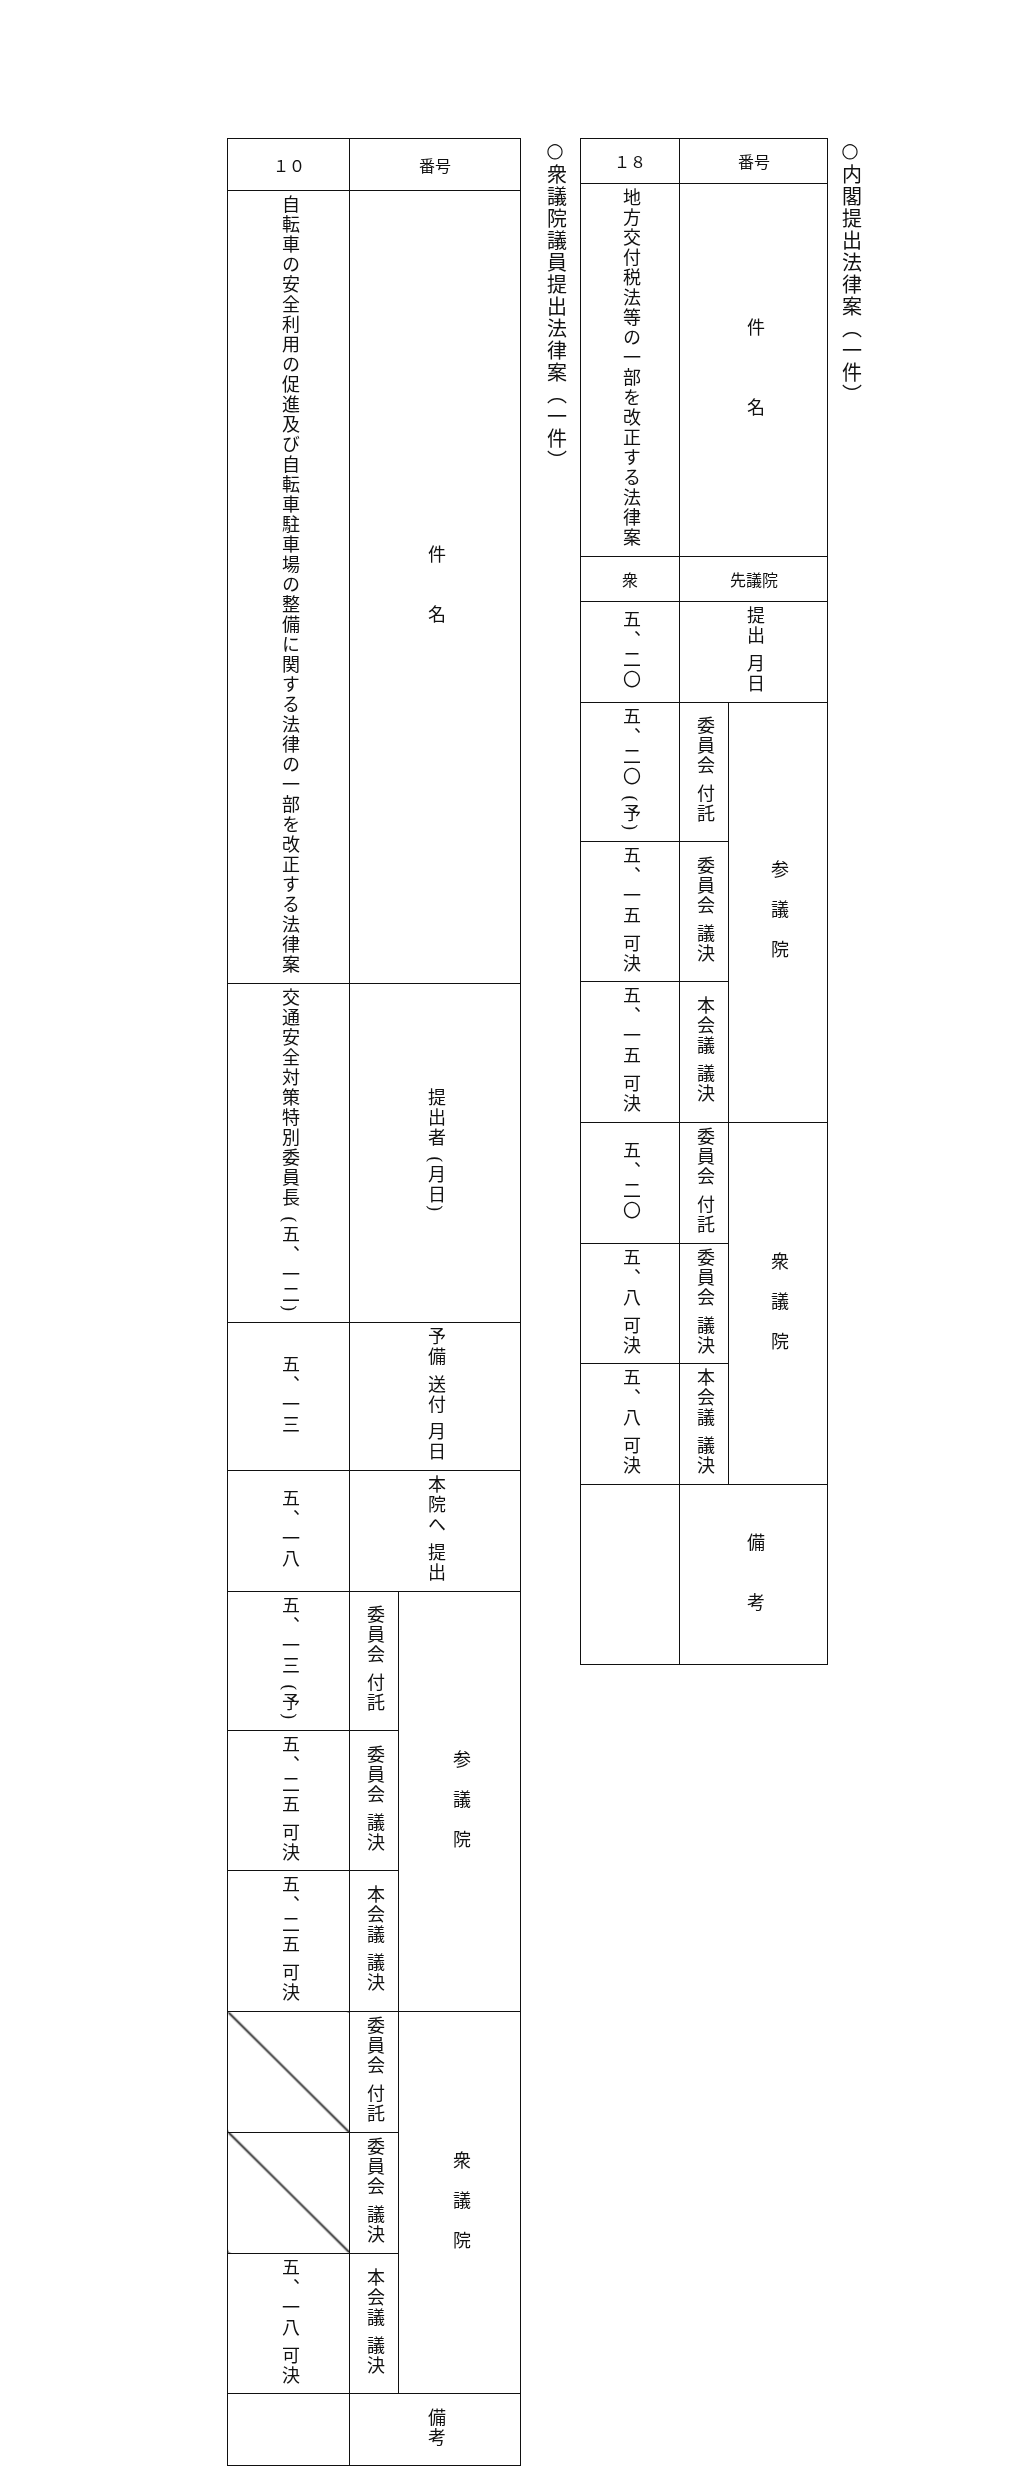○内閣提出法律案（一件）
| 番号 | | １８ |
| 件 名 | | 地方交付税法等の一部を改正する法律案 |
| 先議院 | | 衆 |
| 提出 月日 | | 五、二〇 |
| 参 議 院 | 委員会 付託 | 五、二〇 (予) |
| | 委員会 議決 | 五、一五 可決 |
| | 本会議 議決 | 五、一五 可決 |
| 衆 議 院 | 委員会 付託 | 五、二〇 |
| | 委員会 議決 | 五、八 可決 |
| | 本会議 議決 | 五、八 可決 |
| 備 考 | | |
○衆議院議員提出法律案（一件）
| 番号 | | １０ |
| 件 名 | | 自転車の安全利用の促進及び自転車駐車場の整備に関する法律の一部を改正する法律案 |
| 提出者 (月日) | | 交通安全対策特別委員長 (五、一二) |
| 予備 送付 月日 | | 五、一三 |
| 本院へ 提出 | | 五、一八 |
| 参 議 院 | 委員会 付託 | 五、一三 (予) |
| | 委員会 議決 | 五、二五 可決 |
| | 本会議 議決 | 五、二五 可決 |
| 衆 議 院 | 委員会 付託 | |
| | 委員会 議決 | |
| | 本会議 議決 | 五、一八 可決 |
| 備考 | | |